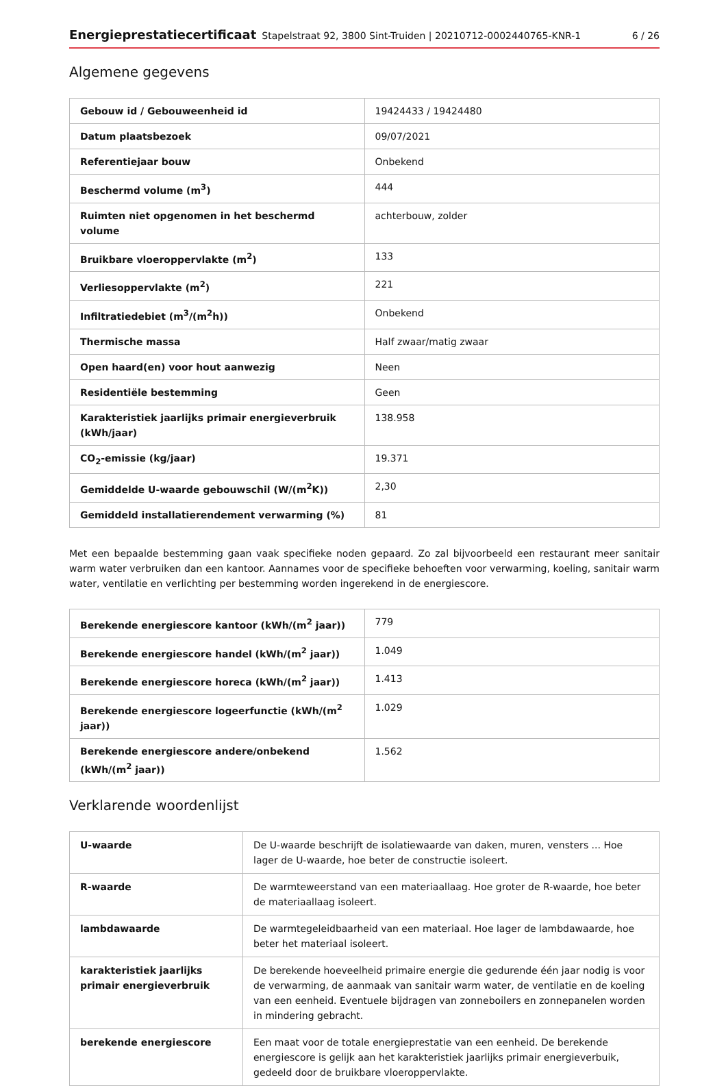Energieprestatiecertificaat Stapelstraat 92, 3800 Sint-Truiden | 20210712-0002440765-KNR-1 6 / 26
Algemene gegevens
| Gebouw id / Gebouweenheid id | 19424433 / 19424480 |
| Datum plaatsbezoek | 09/07/2021 |
| Referentiejaar bouw | Onbekend |
| Beschermd volume (m<sup>3</sup>) | 444 |
| Ruimten niet opgenomen in het beschermd volume | achterbouw, zolder |
| Bruikbare vloeroppervlakte (m<sup>2</sup>) | 133 |
| Verliesoppervlakte (m<sup>2</sup>) | 221 |
| Infiltratiedebiet (m<sup>3</sup>/(m<sup>2</sup>h)) | Onbekend |
| Thermische massa | Half zwaar/matig zwaar |
| Open haard(en) voor hout aanwezig | Neen |
| Residentiële bestemming | Geen |
| Karakteristiek jaarlijks primair energieverbruik (kWh/jaar) | 138.958 |
| CO<sub>2</sub>-emissie (kg/jaar) | 19.371 |
| Gemiddelde U-waarde gebouwschil (W/(m<sup>2</sup>K)) | 2,30 |
| Gemiddeld installatierendement verwarming (%) | 81 |
Met een bepaalde bestemming gaan vaak specifieke noden gepaard. Zo zal bijvoorbeeld een restaurant meer sanitair warm water verbruiken dan een kantoor. Aannames voor de specifieke behoeften voor verwarming, koeling, sanitair warm water, ventilatie en verlichting per bestemming worden ingerekend in de energiescore.
| Berekende energiescore kantoor (kWh/(m<sup>2</sup> jaar)) | 779 |
| Berekende energiescore handel (kWh/(m<sup>2</sup> jaar)) | 1.049 |
| Berekende energiescore horeca (kWh/(m<sup>2</sup> jaar)) | 1.413 |
| Berekende energiescore logeerfunctie (kWh/(m<sup>2</sup> jaar)) | 1.029 |
| Berekende energiescore andere/onbekend (kWh/(m<sup>2</sup> jaar)) | 1.562 |
Verklarende woordenlijst
| U-waarde | De U-waarde beschrijft de isolatiewaarde van daken, muren, vensters ... Hoe lager de U-waarde, hoe beter de constructie isoleert. |
| R-waarde | De warmteweerstand van een materiaallaag. Hoe groter de R-waarde, hoe beter de materiaallaag isoleert. |
| lambdawaarde | De warmtegeleidbaarheid van een materiaal. Hoe lager de lambdawaarde, hoe beter het materiaal isoleert. |
| karakteristiek jaarlijks primair energieverbruik | De berekende hoeveelheid primaire energie die gedurende één jaar nodig is voor de verwarming, de aanmaak van sanitair warm water, de ventilatie en de koeling van een eenheid. Eventuele bijdragen van zonneboilers en zonnepanelen worden in mindering gebracht. |
| berekende energiescore | Een maat voor de totale energieprestatie van een eenheid. De berekende energiescore is gelijk aan het karakteristiek jaarlijks primair energieverbuik, gedeeld door de bruikbare vloeroppervlakte. |